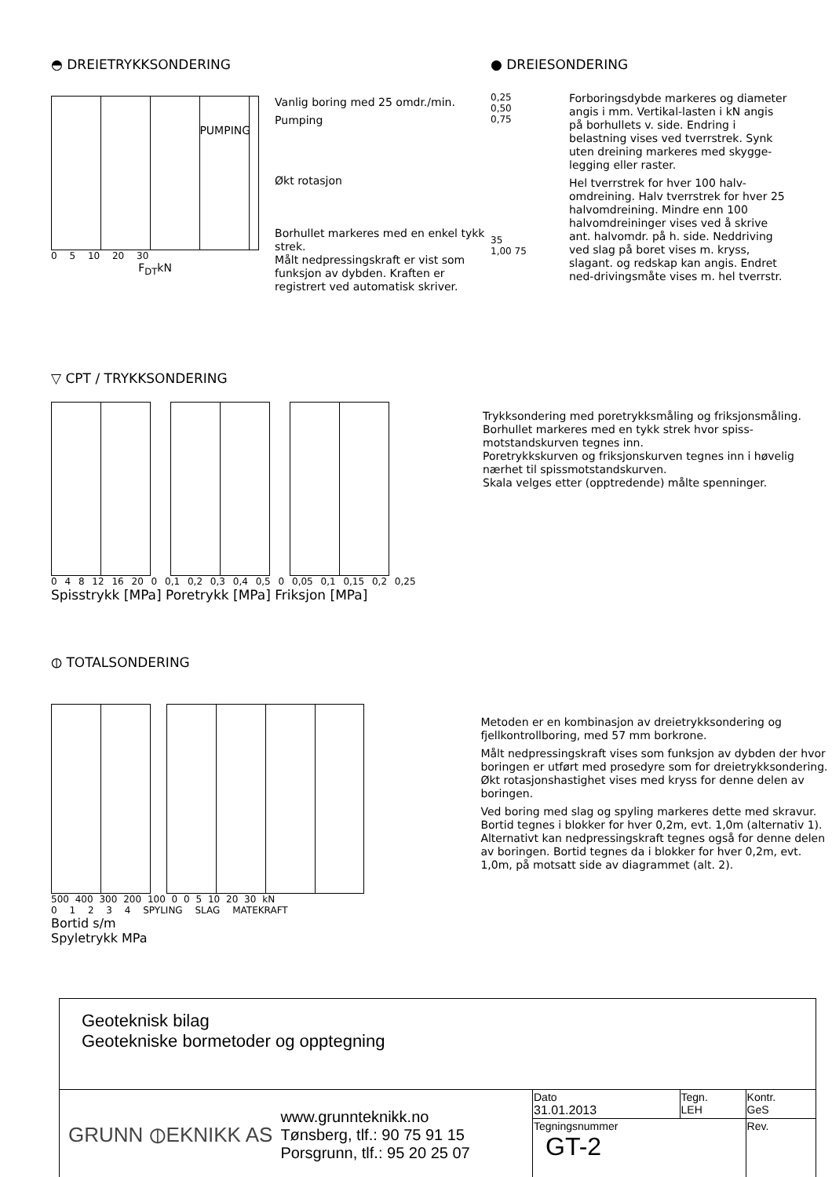◓ DREIETRYKKSONDERING
PUMPING
0 5 10 20 30
F<sub>DT</sub>kN
Vanlig boring med 25 omdr./min.
Pumping
Økt rotasjon
Borhullet markeres med en enkel tykk strek.
Målt nedpressingskraft er vist som funksjon av dybden. Kraften er registrert ved automatisk skriver.
● DREIESONDERING
0,25
0,50
0,75
35
1,00 75
Forboringsdybde markeres og diameter angis i mm. Vertikal-lasten i kN angis på borhullets v. side. Endring i belastning vises ved tverrstrek. Synk uten dreining markeres med skygge-legging eller raster.
Hel tverrstrek for hver 100 halv-omdreining. Halv tverrstrek for hver 25 halvomdreining. Mindre enn 100 halvomdreininger vises ved å skrive ant. halvomdr. på h. side. Neddriving ved slag på boret vises m. kryss, slagant. og redskap kan angis. Endret ned-drivingsmåte vises m. hel tverrstr.
▽ CPT / TRYKKSONDERING
0 4 8 12 16 20 0 0,1 0,2 0,3 0,4 0,5 0 0,05 0,1 0,15 0,2 0,25
Spisstrykk [MPa] Poretrykk [MPa] Friksjon [MPa]
Trykksondering med poretrykksmåling og friksjonsmåling.
Borhullet markeres med en tykk strek hvor spiss-motstandskurven tegnes inn.
Poretrykkskurven og friksjonskurven tegnes inn i høvelig nærhet til spissmotstandskurven.
Skala velges etter (opptredende) målte spenninger.
⦶ TOTALSONDERING
500 400 300 200 100 0 0 5 10 20 30 kN
0 1 2 3 4 SPYLING SLAG MATEKRAFT
Bortid s/m
Spyletrykk MPa
Metoden er en kombinasjon av dreietrykksondering og fjellkontrollboring, med 57 mm borkrone.
Målt nedpressingskraft vises som funksjon av dybden der hvor boringen er utført med prosedyre som for dreietrykksondering. Økt rotasjonshastighet vises med kryss for denne delen av boringen.
Ved boring med slag og spyling markeres dette med skravur. Bortid tegnes i blokker for hver 0,2m, evt. 1,0m (alternativ 1). Alternativt kan nedpressingskraft tegnes også for denne delen av boringen. Bortid tegnes da i blokker for hver 0,2m, evt. 1,0m, på motsatt side av diagrammet (alt. 2).
| Geoteknisk bilag Geotekniske bormetoder og opptegning | | | |
| GRUNN ⦶EKNIKK AS www.grunnteknikk.no Tønsberg, tlf.: 90 75 91 15 Porsgrunn, tlf.: 95 20 25 07 | Dato 31.01.2013 | Tegn. LEH | Kontr. GeS |
| | Tegningsnummer GT-2 | | Rev. |